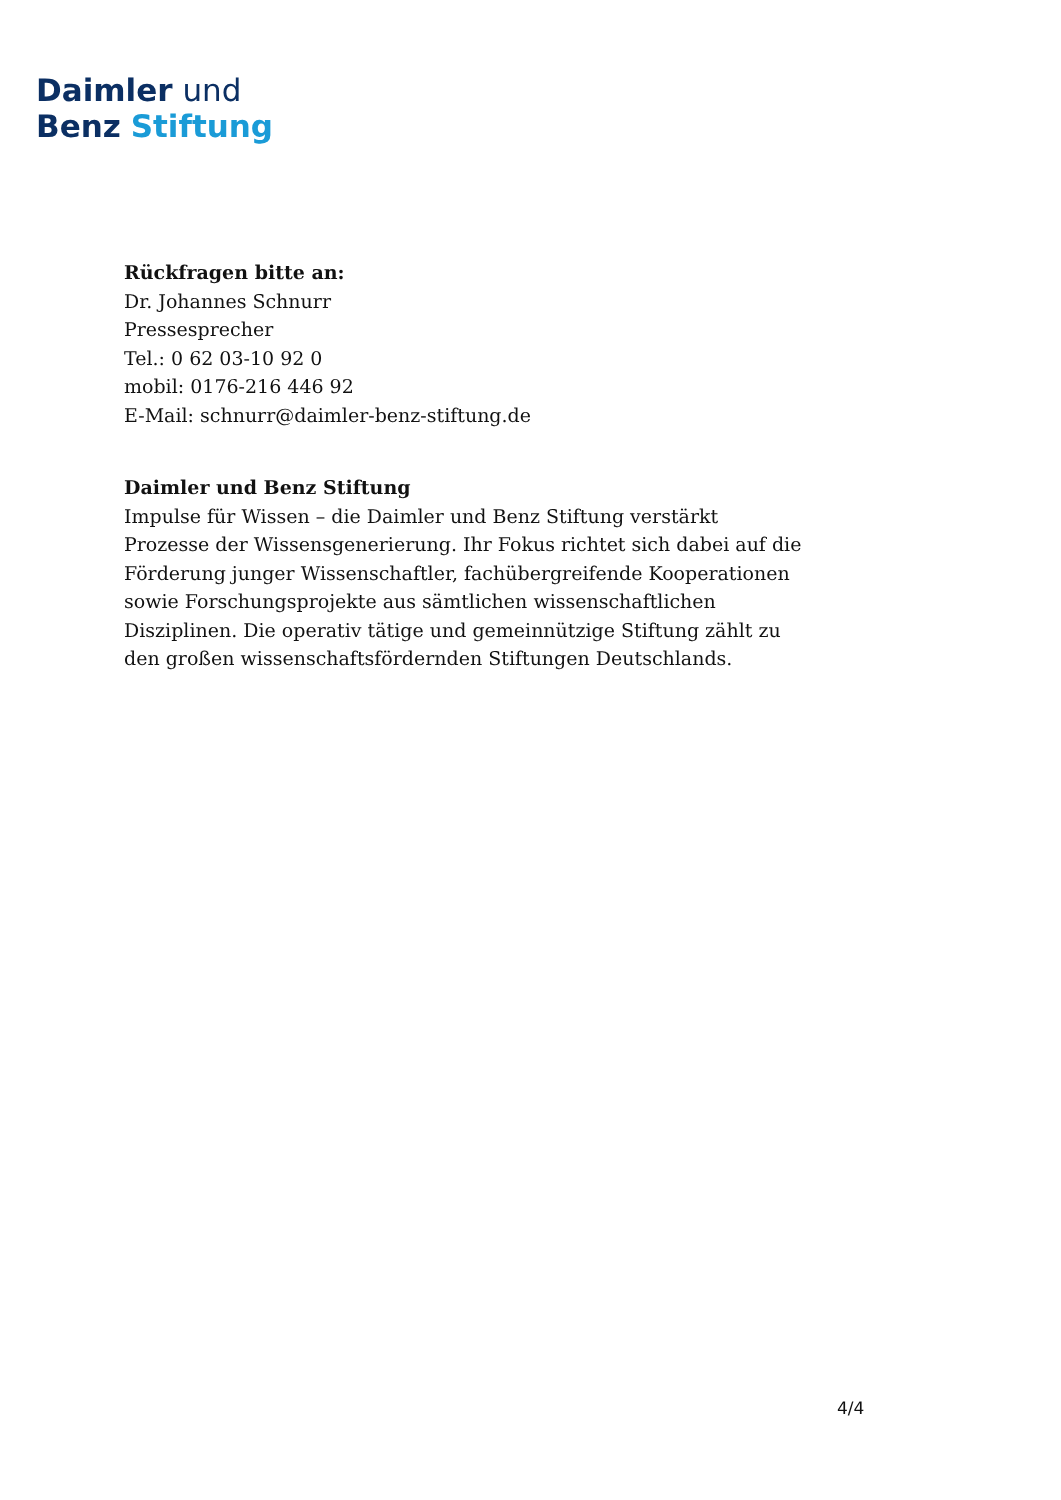Daimler und
Benz Stiftung
Rückfragen bitte an:
Dr. Johannes Schnurr
Pressesprecher
Tel.: 0 62 03-10 92 0
mobil: 0176-216 446 92
E-Mail: schnurr@daimler-benz-stiftung.de
Daimler und Benz Stiftung
Impulse für Wissen – die Daimler und Benz Stiftung verstärkt Prozesse der Wissensgenerierung. Ihr Fokus richtet sich dabei auf die Förderung junger Wissenschaftler, fachübergreifende Kooperationen sowie Forschungsprojekte aus sämtlichen wissenschaftlichen Disziplinen. Die operativ tätige und gemeinnützige Stiftung zählt zu den großen wissenschaftsfördernden Stiftungen Deutschlands.
4/4